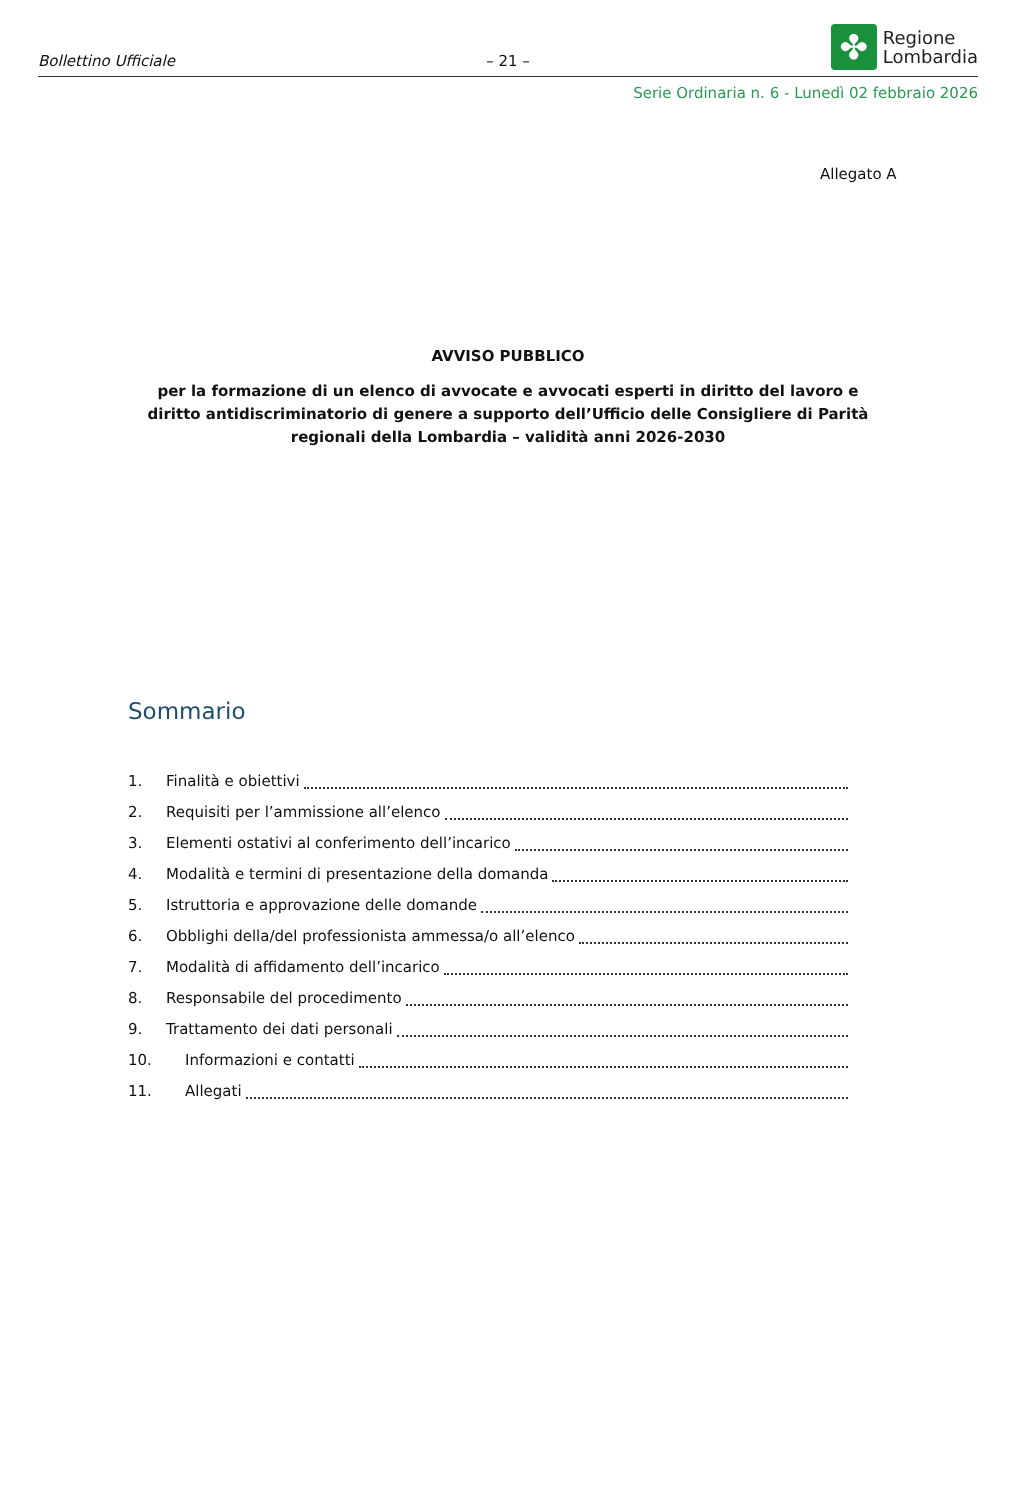Bollettino Ufficiale – 21 – ✤ Regione
Lombardia
Serie Ordinaria n. 6 - Lunedì 02 febbraio 2026
Allegato A
AVVISO PUBBLICO
per la formazione di un elenco di avvocate e avvocati esperti in diritto del lavoro e diritto antidiscriminatorio di genere a supporto dell’Ufficio delle Consigliere di Parità regionali della Lombardia – validità anni 2026-2030
Sommario
1. Finalità e obiettivi
2. Requisiti per l’ammissione all’elenco
3. Elementi ostativi al conferimento dell’incarico
4. Modalità e termini di presentazione della domanda
5. Istruttoria e approvazione delle domande
6. Obblighi della/del professionista ammessa/o all’elenco
7. Modalità di affidamento dell’incarico
8. Responsabile del procedimento
9. Trattamento dei dati personali
10. Informazioni e contatti
11. Allegati